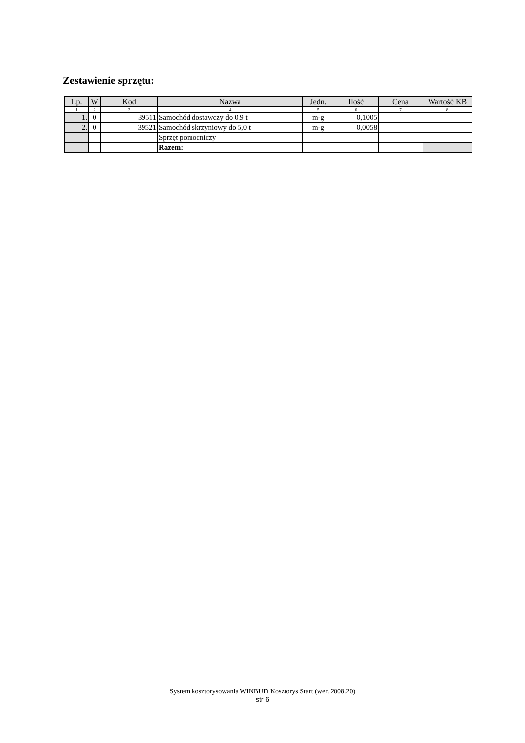Zestawienie sprzętu:
| Lp. | W | Kod | Nazwa | Jedn. | Ilość | Cena | Wartość KB |
| --- | --- | --- | --- | --- | --- | --- | --- |
| 1 | 2 | 3 | 4 | 5 | 6 | 7 | 8 |
| 1. | 0 | 39511 | Samochód dostawczy do 0,9 t | m-g | 0,1005 | | |
| 2. | 0 | 39521 | Samochód skrzyniowy do 5,0 t | m-g | 0,0058 | | |
| | | | Sprzęt pomocniczy | | | | |
| | | | Razem: | | | | |
System kosztorysowania WINBUD Kosztorys Start (wer. 2008.20)
str 6